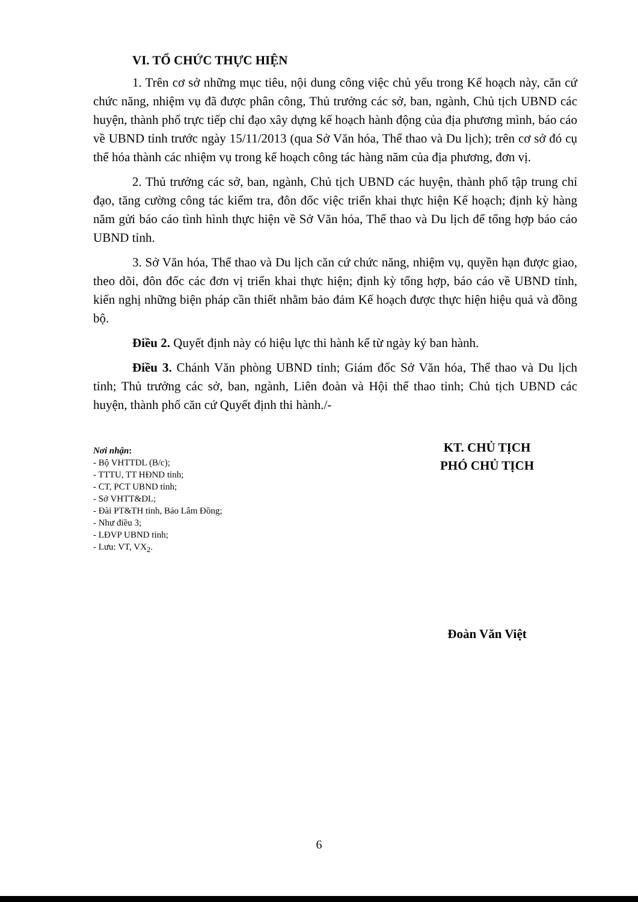VI. TỔ CHỨC THỰC HIỆN
1. Trên cơ sở những mục tiêu, nội dung công việc chủ yếu trong Kế hoạch này, căn cứ chức năng, nhiệm vụ đã được phân công, Thủ trưởng các sở, ban, ngành, Chủ tịch UBND các huyện, thành phố trực tiếp chỉ đạo xây dựng kế hoạch hành động của địa phương mình, báo cáo về UBND tỉnh trước ngày 15/11/2013 (qua Sở Văn hóa, Thể thao và Du lịch); trên cơ sở đó cụ thể hóa thành các nhiệm vụ trong kế hoạch công tác hàng năm của địa phương, đơn vị.
2. Thủ trưởng các sở, ban, ngành, Chủ tịch UBND các huyện, thành phố tập trung chỉ đạo, tăng cường công tác kiểm tra, đôn đốc việc triển khai thực hiện Kế hoạch; định kỳ hàng năm gửi báo cáo tình hình thực hiện về Sở Văn hóa, Thể thao và Du lịch để tổng hợp báo cáo UBND tỉnh.
3. Sở Văn hóa, Thể thao và Du lịch căn cứ chức năng, nhiệm vụ, quyền hạn được giao, theo dõi, đôn đốc các đơn vị triển khai thực hiện; định kỳ tổng hợp, báo cáo về UBND tỉnh, kiến nghị những biện pháp cần thiết nhằm bảo đảm Kế hoạch được thực hiện hiệu quả và đồng bộ.
Điều 2. Quyết định này có hiệu lực thi hành kể từ ngày ký ban hành.
Điều 3. Chánh Văn phòng UBND tỉnh; Giám đốc Sở Văn hóa, Thể thao và Du lịch tỉnh; Thủ trưởng các sở, ban, ngành, Liên đoàn và Hội thể thao tỉnh; Chủ tịch UBND các huyện, thành phố căn cứ Quyết định thi hành./-
Nơi nhận:
- Bộ VHTTDL (B/c);
- TTTU, TT HĐND tỉnh;
- CT, PCT UBND tỉnh;
- Sở VHTT&DL;
- Đài PT&TH tỉnh, Báo Lâm Đồng;
- Như điều 3;
- LĐVP UBND tỉnh;
- Lưu: VT, VX<sub>2</sub>.
KT. CHỦ TỊCH
PHÓ CHỦ TỊCH
Đoàn Văn Việt
6